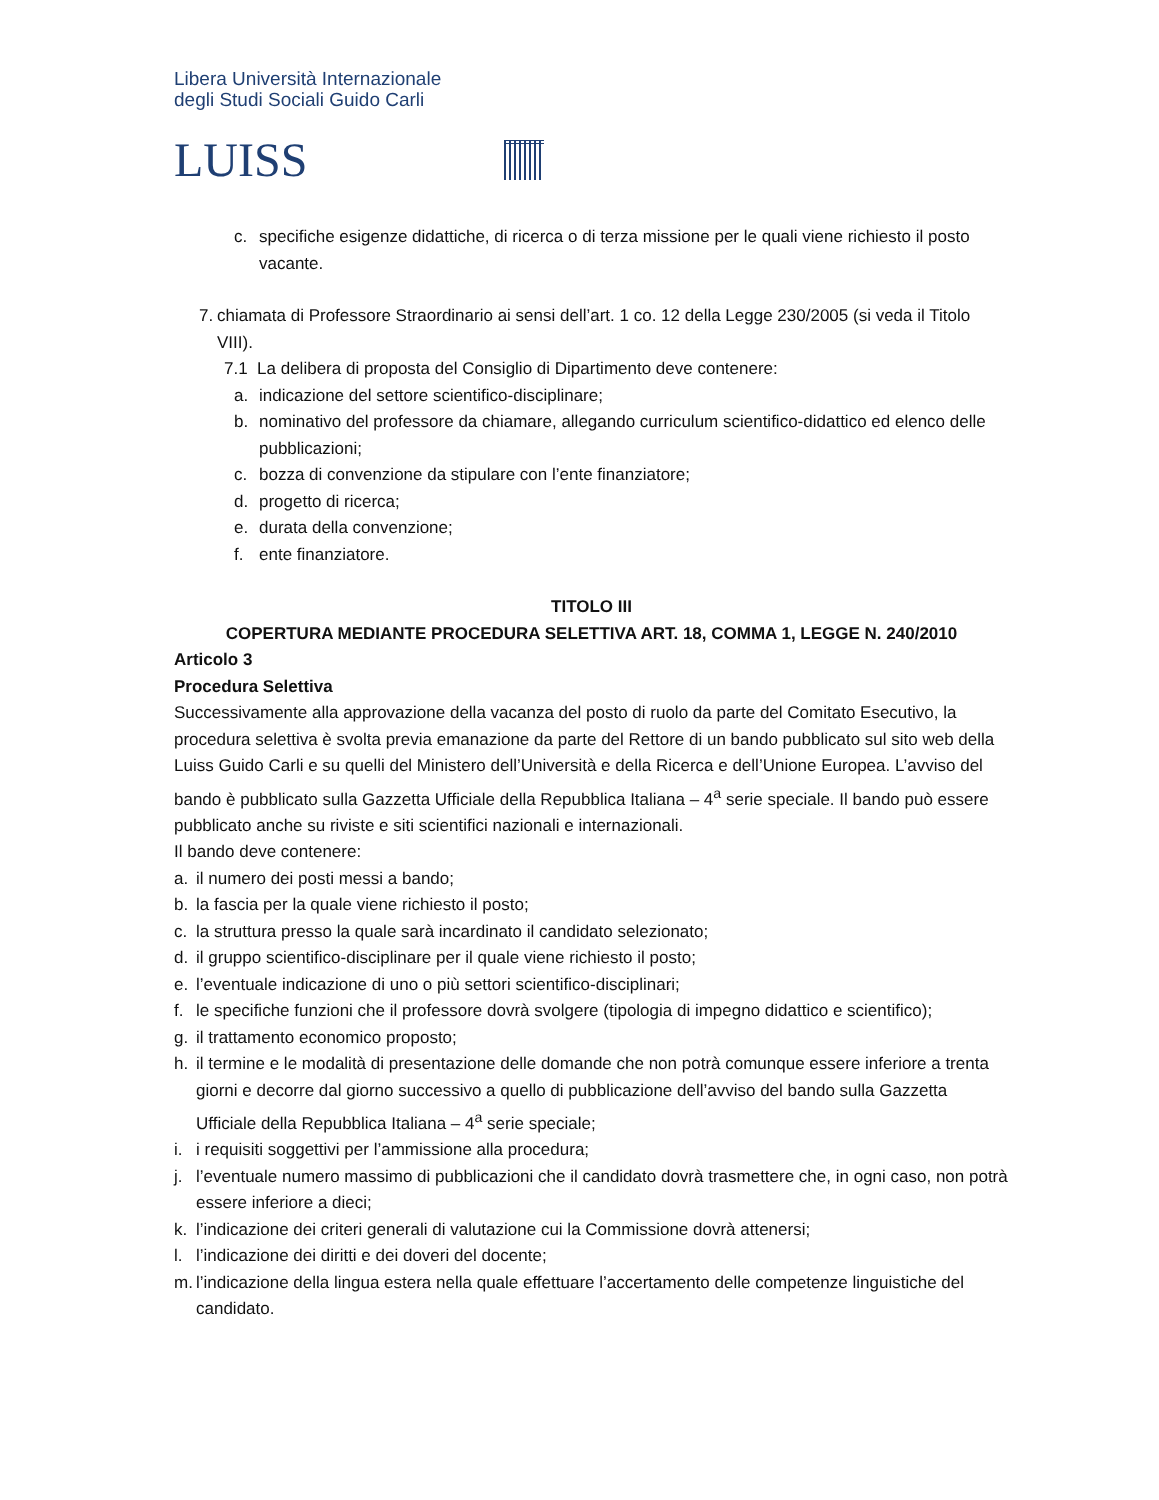Libera Università Internazionale
degli Studi Sociali Guido Carli
LUISS
c. specifiche esigenze didattiche, di ricerca o di terza missione per le quali viene richiesto il posto vacante.
7. chiamata di Professore Straordinario ai sensi dell’art. 1 co. 12 della Legge 230/2005 (si veda il Titolo VIII).
7.1 La delibera di proposta del Consiglio di Dipartimento deve contenere:
a. indicazione del settore scientifico-disciplinare;
b. nominativo del professore da chiamare, allegando curriculum scientifico-didattico ed elenco delle pubblicazioni;
c. bozza di convenzione da stipulare con l’ente finanziatore;
d. progetto di ricerca;
e. durata della convenzione;
f. ente finanziatore.
TITOLO III
COPERTURA MEDIANTE PROCEDURA SELETTIVA ART. 18, COMMA 1, LEGGE N. 240/2010
Articolo 3
Procedura Selettiva
Successivamente alla approvazione della vacanza del posto di ruolo da parte del Comitato Esecutivo, la procedura selettiva è svolta previa emanazione da parte del Rettore di un bando pubblicato sul sito web della Luiss Guido Carli e su quelli del Ministero dell’Università e della Ricerca e dell’Unione Europea. L’avviso del bando è pubblicato sulla Gazzetta Ufficiale della Repubblica Italiana – 4<sup>a</sup> serie speciale. Il bando può essere pubblicato anche su riviste e siti scientifici nazionali e internazionali.
Il bando deve contenere:
a. il numero dei posti messi a bando;
b. la fascia per la quale viene richiesto il posto;
c. la struttura presso la quale sarà incardinato il candidato selezionato;
d. il gruppo scientifico-disciplinare per il quale viene richiesto il posto;
e. l’eventuale indicazione di uno o più settori scientifico-disciplinari;
f. le specifiche funzioni che il professore dovrà svolgere (tipologia di impegno didattico e scientifico);
g. il trattamento economico proposto;
h. il termine e le modalità di presentazione delle domande che non potrà comunque essere inferiore a trenta giorni e decorre dal giorno successivo a quello di pubblicazione dell’avviso del bando sulla Gazzetta Ufficiale della Repubblica Italiana – 4<sup>a</sup> serie speciale;
i. i requisiti soggettivi per l’ammissione alla procedura;
j. l’eventuale numero massimo di pubblicazioni che il candidato dovrà trasmettere che, in ogni caso, non potrà essere inferiore a dieci;
k. l’indicazione dei criteri generali di valutazione cui la Commissione dovrà attenersi;
l. l’indicazione dei diritti e dei doveri del docente;
m. l’indicazione della lingua estera nella quale effettuare l’accertamento delle competenze linguistiche del candidato.